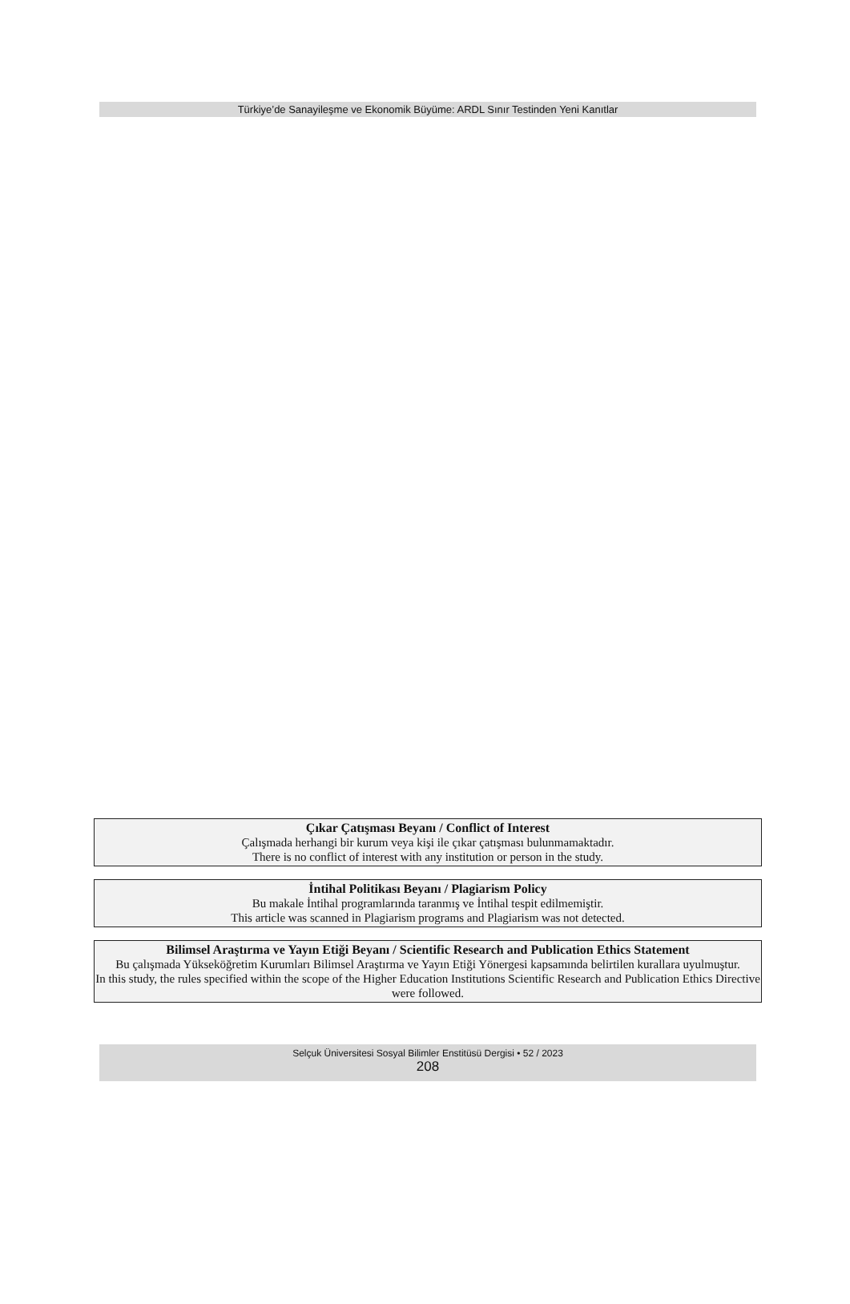Türkiye’de Sanayileşme ve Ekonomik Büyüme: ARDL Sınır Testinden Yeni Kanıtlar
Çıkar Çatışması Beyanı / Conflict of Interest
Çalışmada herhangi bir kurum veya kişi ile çıkar çatışması bulunmamaktadır.
There is no conflict of interest with any institution or person in the study.
İntihal Politikası Beyanı / Plagiarism Policy
Bu makale İntihal programlarında taranmış ve İntihal tespit edilmemiştir.
This article was scanned in Plagiarism programs and Plagiarism was not detected.
Bilimsel Araştırma ve Yayın Etiği Beyanı / Scientific Research and Publication Ethics Statement
Bu çalışmada Yükseköğretim Kurumları Bilimsel Araştırma ve Yayın Etiği Yönergesi kapsamında belirtilen kurallara uyulmuştur.
In this study, the rules specified within the scope of the Higher Education Institutions Scientific Research and Publication Ethics Directive were followed.
Selçuk Üniversitesi Sosyal Bilimler Enstitüsü Dergisi • 52 / 2023
208